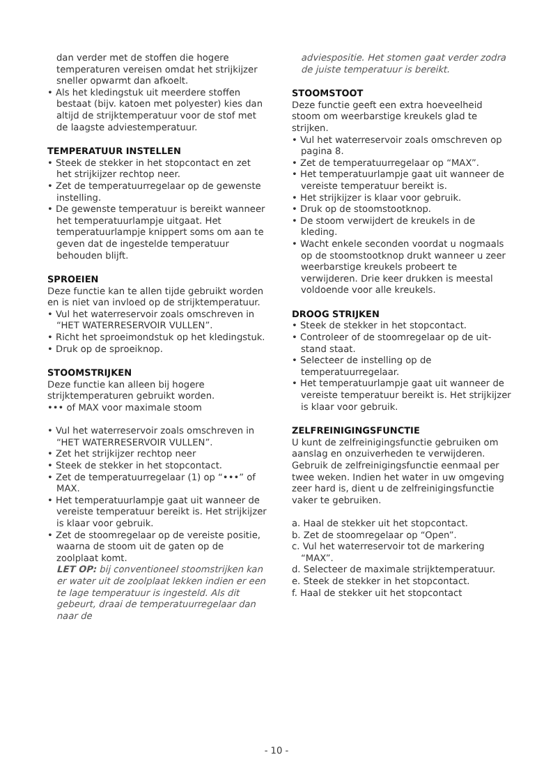dan verder met de stoffen die hogere temperaturen vereisen omdat het strijkijzer sneller opwarmt dan afkoelt.
• Als het kledingstuk uit meerdere stoffen bestaat (bijv. katoen met polyester) kies dan altijd de strijktemperatuur voor de stof met de laagste adviestemperatuur.
TEMPERATUUR INSTELLEN
• Steek de stekker in het stopcontact en zet het strijkijzer rechtop neer.
• Zet de temperatuurregelaar op de gewenste instelling.
• De gewenste temperatuur is bereikt wanneer het temperatuurlampje uitgaat. Het temperatuurlampje knippert soms om aan te geven dat de ingestelde temperatuur behouden blijft.
SPROEIEN
Deze functie kan te allen tijde gebruikt worden en is niet van invloed op de strijktemperatuur.
• Vul het waterreservoir zoals omschreven in “HET WATERRESERVOIR VULLEN”.
• Richt het sproeimondstuk op het kledingstuk.
• Druk op de sproeiknop.
STOOMSTRIJKEN
Deze functie kan alleen bij hogere strijktemperaturen gebruikt worden.
••• of MAX voor maximale stoom
• Vul het waterreservoir zoals omschreven in “HET WATERRESERVOIR VULLEN”.
• Zet het strijkijzer rechtop neer
• Steek de stekker in het stopcontact.
• Zet de temperatuurregelaar (1) op “•••” of MAX.
• Het temperatuurlampje gaat uit wanneer de vereiste temperatuur bereikt is. Het strijkijzer is klaar voor gebruik.
• Zet de stoomregelaar op de vereiste positie, waarna de stoom uit de gaten op de zoolplaat komt.
LET OP: bij conventioneel stoomstrijken kan er water uit de zoolplaat lekken indien er een te lage temperatuur is ingesteld. Als dit gebeurt, draai de temperatuurregelaar dan naar de
adviespositie. Het stomen gaat verder zodra de juiste temperatuur is bereikt.
STOOMSTOOT
Deze functie geeft een extra hoeveelheid stoom om weerbarstige kreukels glad te strijken.
• Vul het waterreservoir zoals omschreven op pagina 8.
• Zet de temperatuurregelaar op “MAX”.
• Het temperatuurlampje gaat uit wanneer de vereiste temperatuur bereikt is.
• Het strijkijzer is klaar voor gebruik.
• Druk op de stoomstootknop.
• De stoom verwijdert de kreukels in de kleding.
• Wacht enkele seconden voordat u nogmaals op de stoomstootknop drukt wanneer u zeer weerbarstige kreukels probeert te verwijderen. Drie keer drukken is meestal voldoende voor alle kreukels.
DROOG STRIJKEN
• Steek de stekker in het stopcontact.
• Controleer of de stoomregelaar op de uit-stand staat.
• Selecteer de instelling op de temperatuurregelaar.
• Het temperatuurlampje gaat uit wanneer de vereiste temperatuur bereikt is. Het strijkijzer is klaar voor gebruik.
ZELFREINIGINGSFUNCTIE
U kunt de zelfreinigingsfunctie gebruiken om aanslag en onzuiverheden te verwijderen.
Gebruik de zelfreinigingsfunctie eenmaal per twee weken. Indien het water in uw omgeving zeer hard is, dient u de zelfreinigingsfunctie vaker te gebruiken.
a. Haal de stekker uit het stopcontact.
b. Zet de stoomregelaar op “Open”.
c. Vul het waterreservoir tot de markering “MAX”.
d. Selecteer de maximale strijktemperatuur.
e. Steek de stekker in het stopcontact.
f. Haal de stekker uit het stopcontact
- 10 -